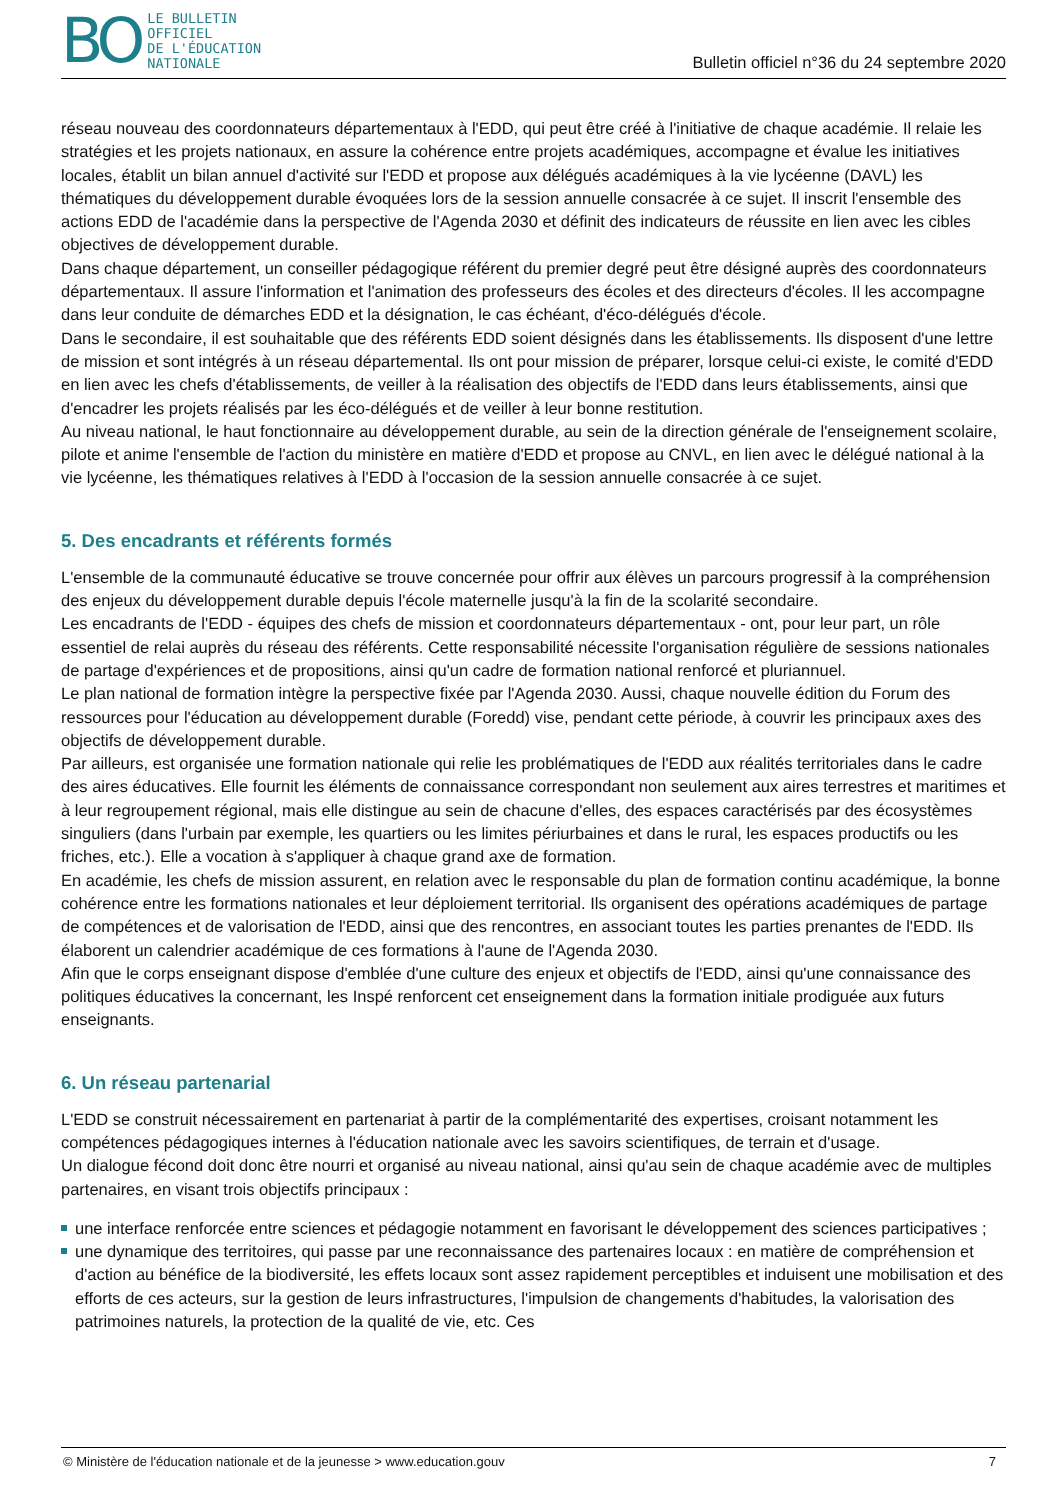BO
LE BULLETIN
OFFICIEL
DE L'ÉDUCATION
NATIONALE
Bulletin officiel n°36 du 24 septembre 2020
réseau nouveau des coordonnateurs départementaux à l'EDD, qui peut être créé à l'initiative de chaque académie. Il relaie les stratégies et les projets nationaux, en assure la cohérence entre projets académiques, accompagne et évalue les initiatives locales, établit un bilan annuel d'activité sur l'EDD et propose aux délégués académiques à la vie lycéenne (DAVL) les thématiques du développement durable évoquées lors de la session annuelle consacrée à ce sujet. Il inscrit l'ensemble des actions EDD de l'académie dans la perspective de l'Agenda 2030 et définit des indicateurs de réussite en lien avec les cibles objectives de développement durable.
Dans chaque département, un conseiller pédagogique référent du premier degré peut être désigné auprès des coordonnateurs départementaux. Il assure l'information et l'animation des professeurs des écoles et des directeurs d'écoles. Il les accompagne dans leur conduite de démarches EDD et la désignation, le cas échéant, d'éco-délégués d'école.
Dans le secondaire, il est souhaitable que des référents EDD soient désignés dans les établissements. Ils disposent d'une lettre de mission et sont intégrés à un réseau départemental. Ils ont pour mission de préparer, lorsque celui-ci existe, le comité d'EDD en lien avec les chefs d'établissements, de veiller à la réalisation des objectifs de l'EDD dans leurs établissements, ainsi que d'encadrer les projets réalisés par les éco-délégués et de veiller à leur bonne restitution.
Au niveau national, le haut fonctionnaire au développement durable, au sein de la direction générale de l'enseignement scolaire, pilote et anime l'ensemble de l'action du ministère en matière d'EDD et propose au CNVL, en lien avec le délégué national à la vie lycéenne, les thématiques relatives à l'EDD à l'occasion de la session annuelle consacrée à ce sujet.
5. Des encadrants et référents formés
L'ensemble de la communauté éducative se trouve concernée pour offrir aux élèves un parcours progressif à la compréhension des enjeux du développement durable depuis l'école maternelle jusqu'à la fin de la scolarité secondaire.
Les encadrants de l'EDD - équipes des chefs de mission et coordonnateurs départementaux - ont, pour leur part, un rôle essentiel de relai auprès du réseau des référents. Cette responsabilité nécessite l'organisation régulière de sessions nationales de partage d'expériences et de propositions, ainsi qu'un cadre de formation national renforcé et pluriannuel.
Le plan national de formation intègre la perspective fixée par l'Agenda 2030. Aussi, chaque nouvelle édition du Forum des ressources pour l'éducation au développement durable (Foredd) vise, pendant cette période, à couvrir les principaux axes des objectifs de développement durable.
Par ailleurs, est organisée une formation nationale qui relie les problématiques de l'EDD aux réalités territoriales dans le cadre des aires éducatives. Elle fournit les éléments de connaissance correspondant non seulement aux aires terrestres et maritimes et à leur regroupement régional, mais elle distingue au sein de chacune d'elles, des espaces caractérisés par des écosystèmes singuliers (dans l'urbain par exemple, les quartiers ou les limites périurbaines et dans le rural, les espaces productifs ou les friches, etc.). Elle a vocation à s'appliquer à chaque grand axe de formation.
En académie, les chefs de mission assurent, en relation avec le responsable du plan de formation continu académique, la bonne cohérence entre les formations nationales et leur déploiement territorial. Ils organisent des opérations académiques de partage de compétences et de valorisation de l'EDD, ainsi que des rencontres, en associant toutes les parties prenantes de l'EDD. Ils élaborent un calendrier académique de ces formations à l'aune de l'Agenda 2030.
Afin que le corps enseignant dispose d'emblée d'une culture des enjeux et objectifs de l'EDD, ainsi qu'une connaissance des politiques éducatives la concernant, les Inspé renforcent cet enseignement dans la formation initiale prodiguée aux futurs enseignants.
6. Un réseau partenarial
L'EDD se construit nécessairement en partenariat à partir de la complémentarité des expertises, croisant notamment les compétences pédagogiques internes à l'éducation nationale avec les savoirs scientifiques, de terrain et d'usage.
Un dialogue fécond doit donc être nourri et organisé au niveau national, ainsi qu'au sein de chaque académie avec de multiples partenaires, en visant trois objectifs principaux :
une interface renforcée entre sciences et pédagogie notamment en favorisant le développement des sciences participatives ;
une dynamique des territoires, qui passe par une reconnaissance des partenaires locaux : en matière de compréhension et d'action au bénéfice de la biodiversité, les effets locaux sont assez rapidement perceptibles et induisent une mobilisation et des efforts de ces acteurs, sur la gestion de leurs infrastructures, l'impulsion de changements d'habitudes, la valorisation des patrimoines naturels, la protection de la qualité de vie, etc. Ces
© Ministère de l'éducation nationale et de la jeunesse > www.education.gouv 7